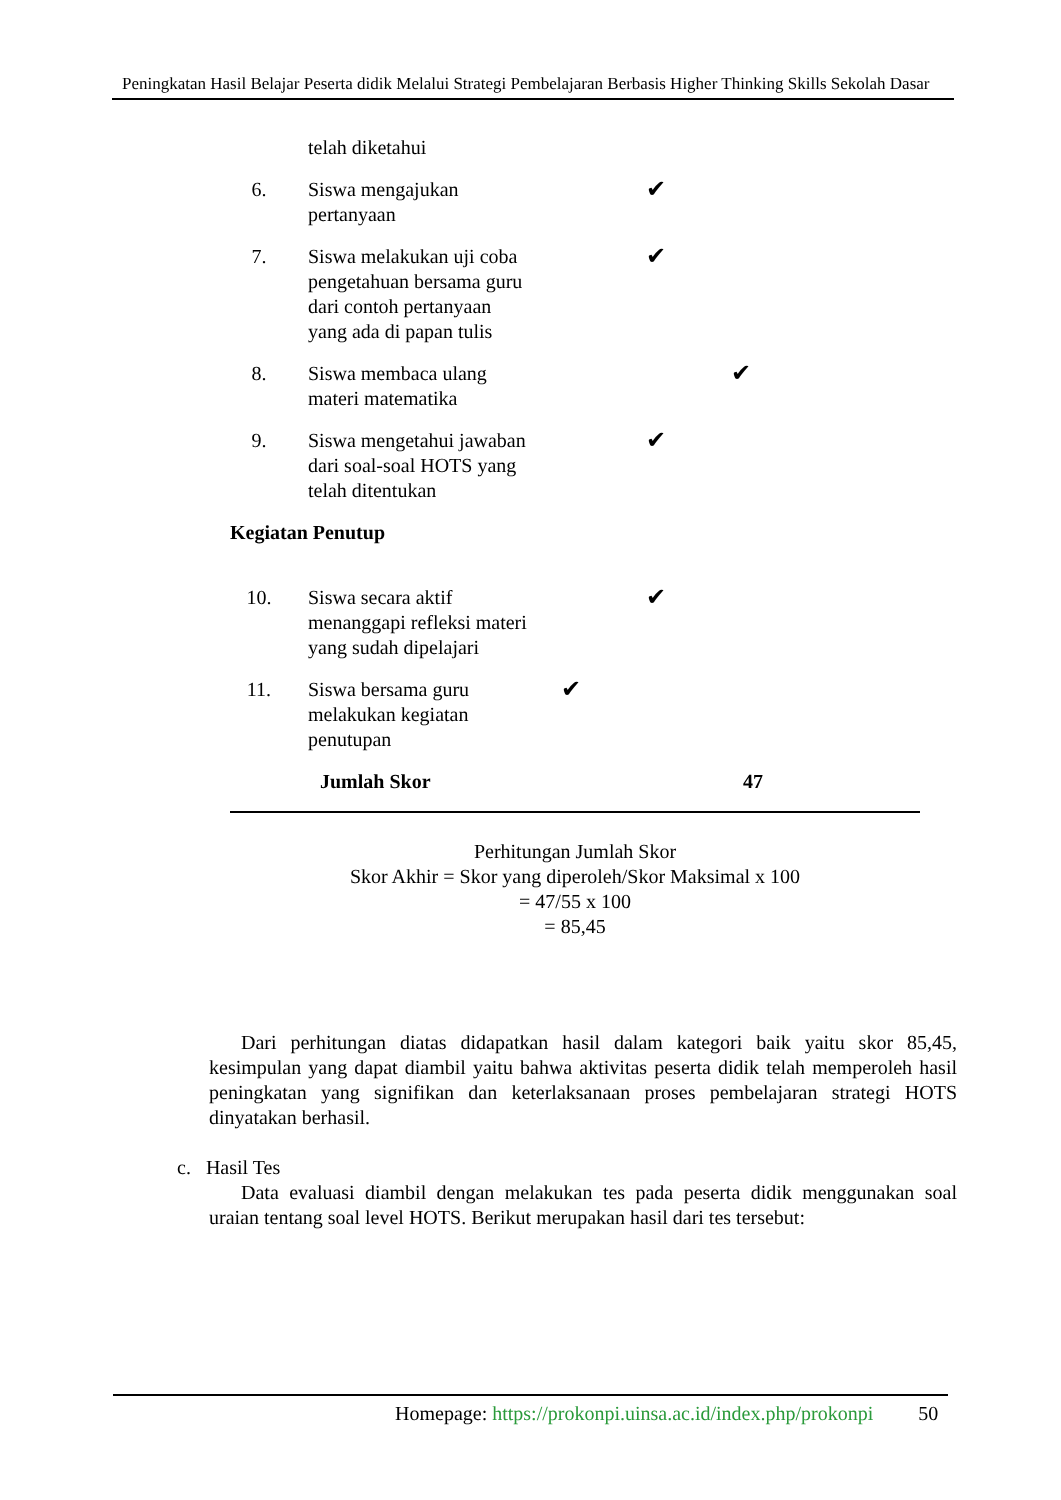Peningkatan Hasil Belajar Peserta didik Melalui Strategi Pembelajaran Berbasis Higher Thinking Skills Sekolah Dasar
| | telah diketahui | | | | |
| 6. | Siswa mengajukan pertanyaan | | ✔ | | |
| 7. | Siswa melakukan uji coba pengetahuan bersama guru dari contoh pertanyaan yang ada di papan tulis | | ✔ | | |
| 8. | Siswa membaca ulang materi matematika | | | ✔ | |
| 9. | Siswa mengetahui jawaban dari soal-soal HOTS yang telah ditentukan | | ✔ | | |
| Kegiatan Penutup | | | | | |
| 10. | Siswa secara aktif menanggapi refleksi materi yang sudah dipelajari | | ✔ | | |
| 11. | Siswa bersama guru melakukan kegiatan penutupan | ✔ | | | |
| Jumlah Skor | | 47 | | | |
Perhitungan Jumlah Skor
Skor Akhir = Skor yang diperoleh/Skor Maksimal x 100
= 47/55 x 100
= 85,45
Dari perhitungan diatas didapatkan hasil dalam kategori baik yaitu skor 85,45, kesimpulan yang dapat diambil yaitu bahwa aktivitas peserta didik telah memperoleh hasil peningkatan yang signifikan dan keterlaksanaan proses pembelajaran strategi HOTS dinyatakan berhasil.
c. Hasil Tes
Data evaluasi diambil dengan melakukan tes pada peserta didik menggunakan soal uraian tentang soal level HOTS. Berikut merupakan hasil dari tes tersebut:
Homepage: https://prokonpi.uinsa.ac.id/index.php/prokonpi 50